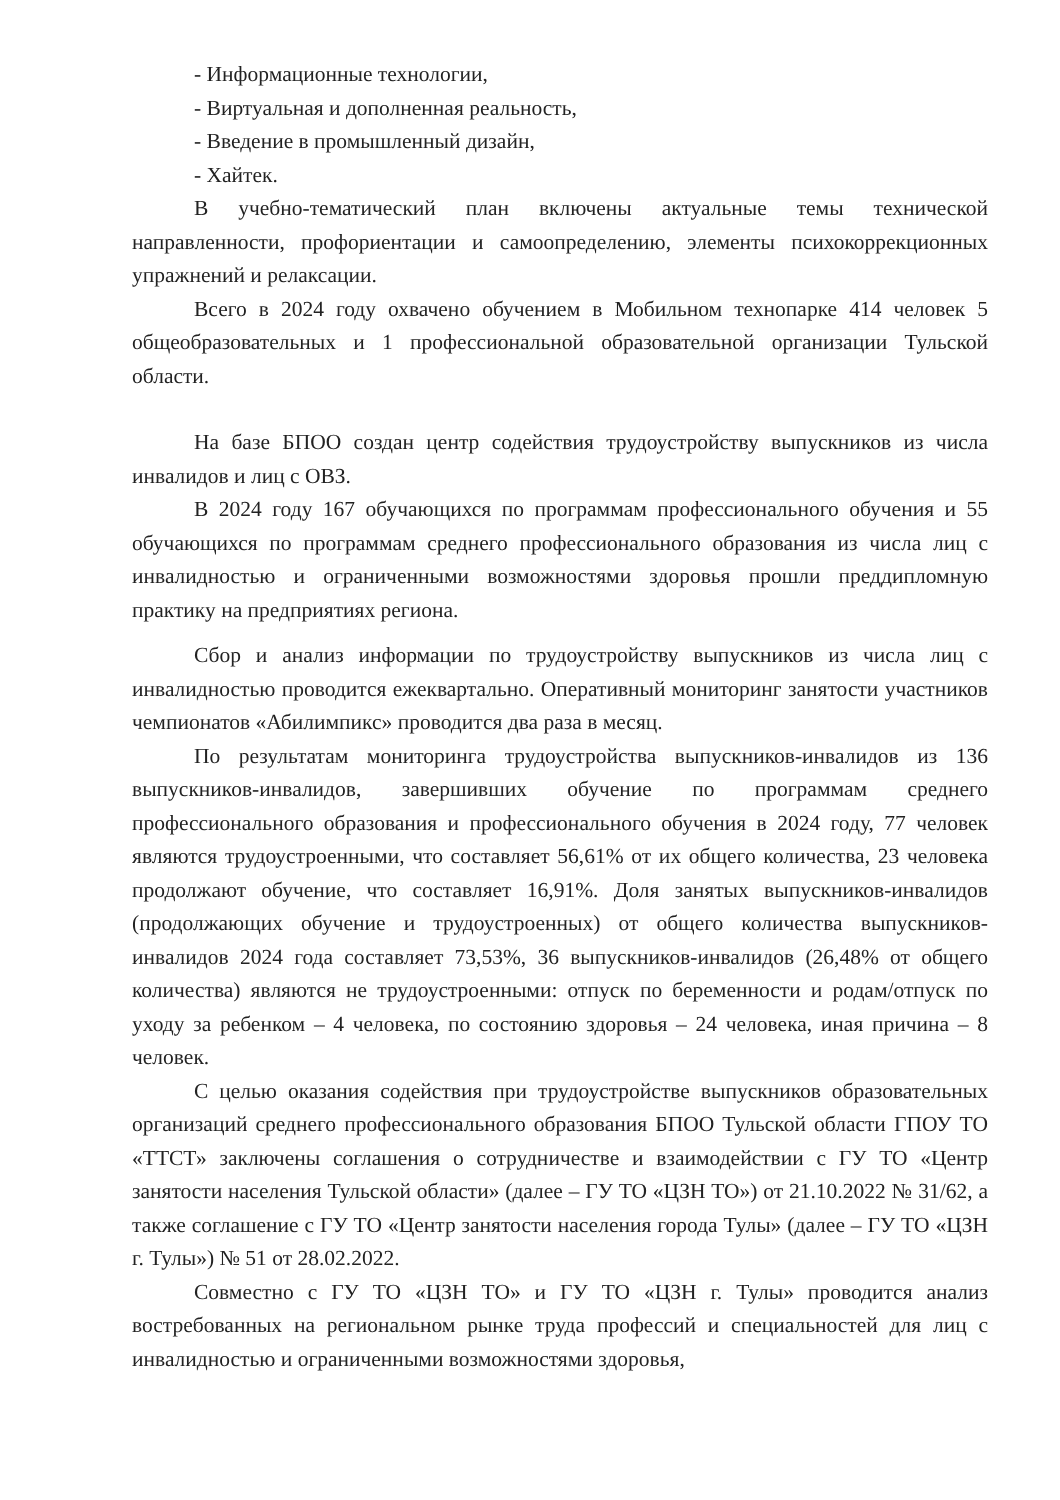- Информационные технологии,
- Виртуальная и дополненная реальность,
- Введение в промышленный дизайн,
- Хайтек.
В учебно-тематический план включены актуальные темы технической направленности, профориентации и самоопределению, элементы психокоррекционных упражнений и релаксации.
Всего в 2024 году охвачено обучением в Мобильном технопарке 414 человек 5 общеобразовательных и 1 профессиональной образовательной организации Тульской области.
На базе БПОО создан центр содействия трудоустройству выпускников из числа инвалидов и лиц с ОВЗ.
В 2024 году 167 обучающихся по программам профессионального обучения и 55 обучающихся по программам среднего профессионального образования из числа лиц с инвалидностью и ограниченными возможностями здоровья прошли преддипломную практику на предприятиях региона.
Сбор и анализ информации по трудоустройству выпускников из числа лиц с инвалидностью проводится ежеквартально. Оперативный мониторинг занятости участников чемпионатов «Абилимпикс» проводится два раза в месяц.
По результатам мониторинга трудоустройства выпускников-инвалидов из 136 выпускников-инвалидов, завершивших обучение по программам среднего профессионального образования и профессионального обучения в 2024 году, 77 человек являются трудоустроенными, что составляет 56,61% от их общего количества, 23 человека продолжают обучение, что составляет 16,91%. Доля занятых выпускников-инвалидов (продолжающих обучение и трудоустроенных) от общего количества выпускников-инвалидов 2024 года составляет 73,53%, 36 выпускников-инвалидов (26,48% от общего количества) являются не трудоустроенными: отпуск по беременности и родам/отпуск по уходу за ребенком – 4 человека, по состоянию здоровья – 24 человека, иная причина – 8 человек.
С целью оказания содействия при трудоустройстве выпускников образовательных организаций среднего профессионального образования БПОО Тульской области ГПОУ ТО «ТТСТ» заключены соглашения о сотрудничестве и взаимодействии с ГУ ТО «Центр занятости населения Тульской области» (далее – ГУ ТО «ЦЗН ТО») от 21.10.2022 № 31/62, а также соглашение с ГУ ТО «Центр занятости населения города Тулы» (далее – ГУ ТО «ЦЗН г. Тулы») № 51 от 28.02.2022.
Совместно с ГУ ТО «ЦЗН ТО» и ГУ ТО «ЦЗН г. Тулы» проводится анализ востребованных на региональном рынке труда профессий и специальностей для лиц с инвалидностью и ограниченными возможностями здоровья,